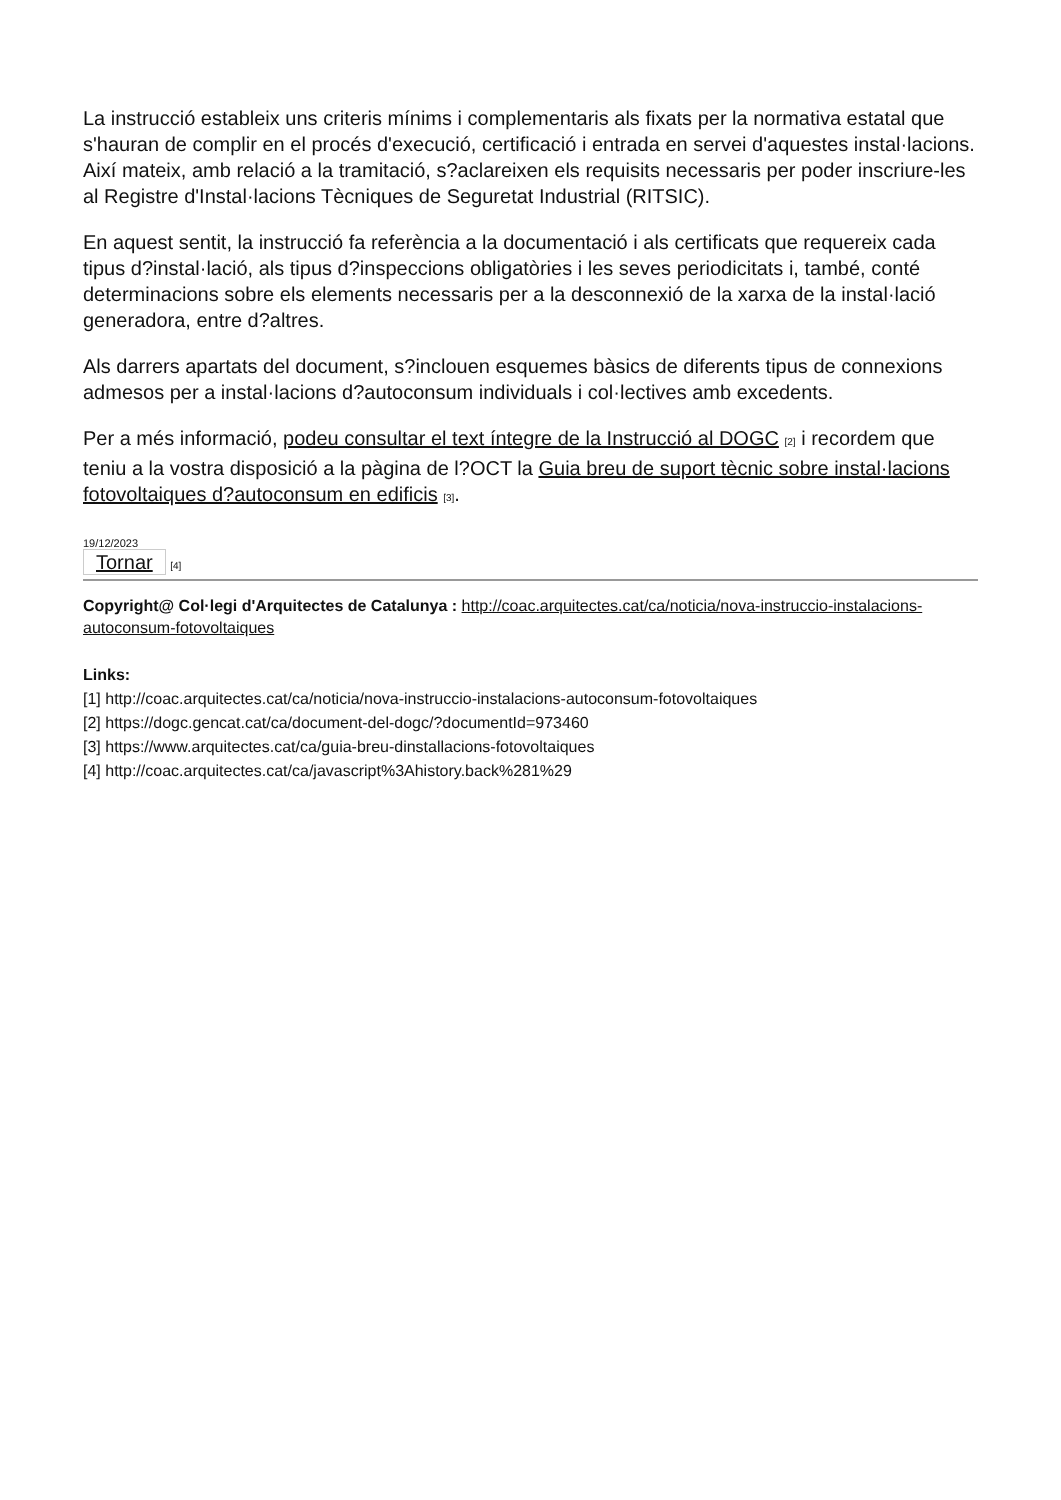La instrucció estableix uns criteris mínims i complementaris als fixats per la normativa estatal que s'hauran de complir en el procés d'execució, certificació i entrada en servei d'aquestes instal·lacions. Així mateix, amb relació a la tramitació, s?aclareixen els requisits necessaris per poder inscriure-les al Registre d'Instal·lacions Tècniques de Seguretat Industrial (RITSIC).
En aquest sentit, la instrucció fa referència a la documentació i als certificats que requereix cada tipus d?instal·lació, als tipus d?inspeccions obligatòries i les seves periodicitats i, també, conté determinacions sobre els elements necessaris per a la desconnexió de la xarxa de la instal·lació generadora, entre d?altres.
Als darrers apartats del document, s?inclouen esquemes bàsics de diferents tipus de connexions admesos per a instal·lacions d?autoconsum individuals i col·lectives amb excedents.
Per a més informació, podeu consultar el text íntegre de la Instrucció al DOGC [2] i recordem que teniu a la vostra disposició a la pàgina de l?OCT la Guia breu de suport tècnic sobre instal·lacions fotovoltaiques d?autoconsum en edificis [3].
19/12/2023
Tornar [4]
Copyright@ Col·legi d'Arquitectes de Catalunya : http://coac.arquitectes.cat/ca/noticia/nova-instruccio-instalacions-autoconsum-fotovoltaiques
Links:
[1] http://coac.arquitectes.cat/ca/noticia/nova-instruccio-instalacions-autoconsum-fotovoltaiques
[2] https://dogc.gencat.cat/ca/document-del-dogc/?documentId=973460
[3] https://www.arquitectes.cat/ca/guia-breu-dinstallacions-fotovoltaiques
[4] http://coac.arquitectes.cat/ca/javascript%3Ahistory.back%281%29